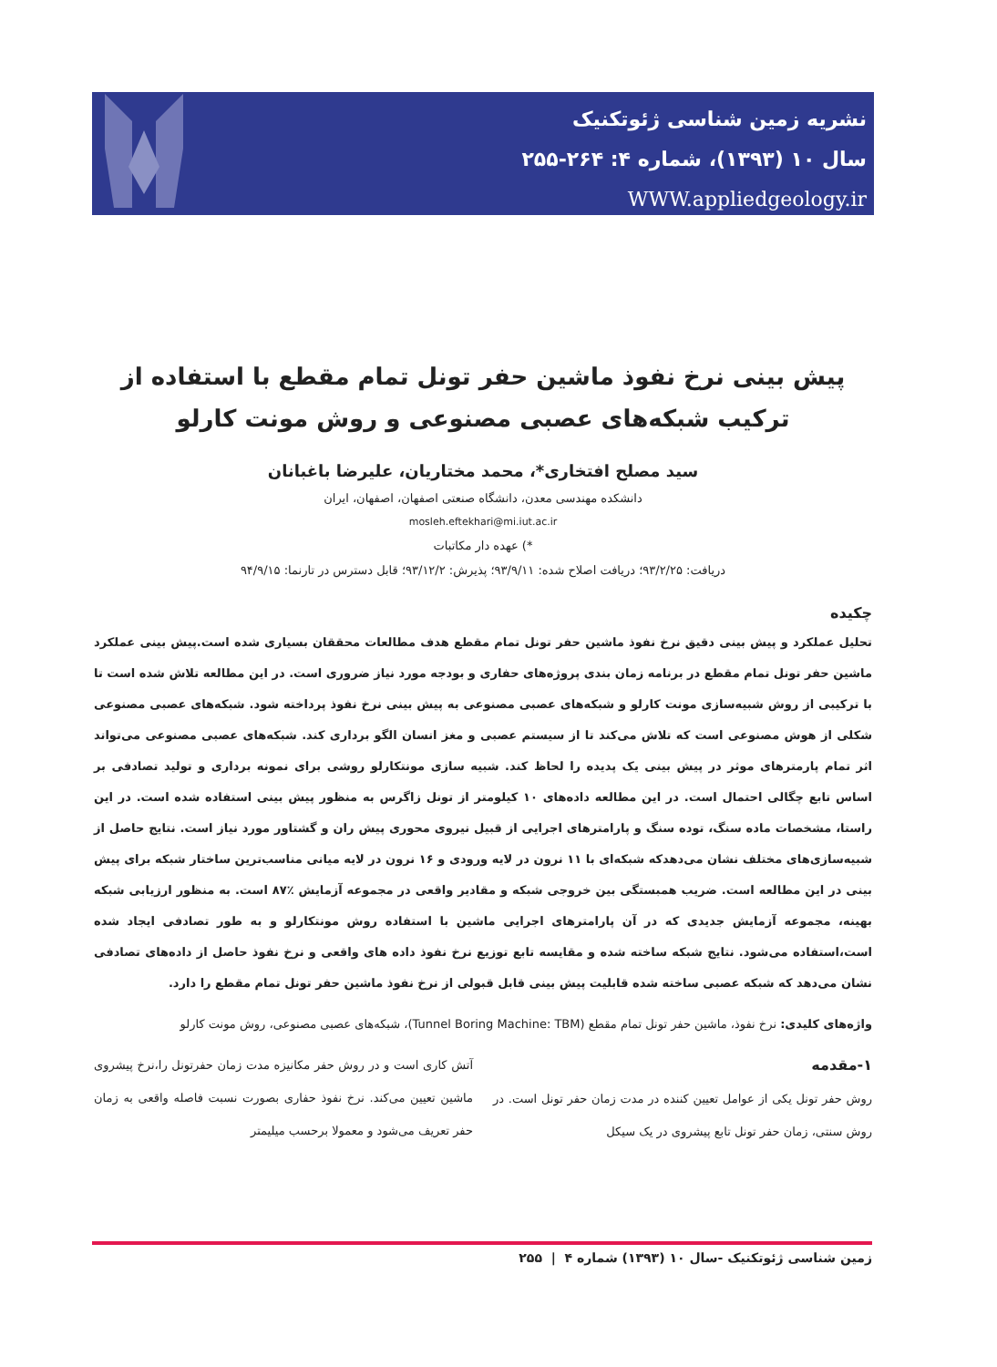نشریه زمین شناسی ژئوتکنیک
سال ۱۰ (۱۳۹۳)، شماره ۴: ۲۶۴-۲۵۵
WWW.appliedgeology.ir
پیش بینی نرخ نفوذ ماشین حفر تونل تمام مقطع با استفاده از ترکیب شبکه‌های عصبی مصنوعی و روش مونت کارلو
سید مصلح افتخاری*، محمد مختاریان، علیرضا باغبانان
دانشکده مهندسی معدن، دانشگاه صنعتی اصفهان، اصفهان، ایران
mosleh.eftekhari@mi.iut.ac.ir
*) عهده دار مکاتبات
دریافت: ۹۳/۲/۲۵؛ دریافت اصلاح شده: ۹۳/۹/۱۱؛ پذیرش: ۹۳/۱۲/۲؛ قابل دسترس در تارنما: ۹۴/۹/۱۵
چکیده
تحلیل عملکرد و پیش بینی دقیق نرخ نفوذ ماشین حفر تونل تمام مقطع هدف مطالعات محققان بسیاری شده است.پیش بینی عملکرد ماشین حفر تونل تمام مقطع در برنامه زمان بندی پروژه‌های حفاری و بودجه مورد نیاز ضروری است. در این مطالعه تلاش شده است تا با ترکیبی از روش شبیه‌سازی مونت کارلو و شبکه‌های عصبی مصنوعی به پیش بینی نرخ نفوذ پرداخته شود. شبکه‌های عصبی مصنوعی شکلی از هوش مصنوعی است که تلاش می‌کند تا از سیستم عصبی و مغز انسان الگو برداری کند. شبکه‌های عصبی مصنوعی می‌تواند اثر تمام پارمترهای موثر در پیش بینی یک پدیده را لحاظ کند. شبیه سازی مونتکارلو روشی برای نمونه برداری و تولید تصادفی بر اساس تابع چگالی احتمال است. در این مطالعه داده‌های ۱۰ کیلومتر از تونل زاگرس به منظور پیش بینی استفاده شده است. در این راستا، مشخصات ماده سنگ، توده سنگ و پارامترهای اجرایی از قبیل نیروی محوری پیش ران و گشتاور مورد نیاز است. نتایج حاصل از شبیه‌سازی‌های مختلف نشان می‌دهدکه شبکه‌ای با ۱۱ نرون در لایه ورودی و ۱۶ نرون در لایه میانی مناسب‌ترین ساختار شبکه برای پیش بینی در این مطالعه است. ضریب همبستگی بین خروجی شبکه و مقادیر واقعی در مجموعه آزمایش ٪۸۷ است. به منظور ارزیابی شبکه بهینه، مجموعه آزمایش جدیدی که در آن پارامترهای اجرایی ماشین با استفاده روش مونتکارلو و به طور تصادفی ایجاد شده است،استفاده می‌شود. نتایج شبکه ساخته شده و مقایسه تابع توزیع نرخ نفوذ داده های واقعی و نرخ نفوذ حاصل از داده‌های تصادفی نشان می‌دهد که شبکه عصبی ساخته شده قابلیت پیش بینی قابل قبولی از نرخ نفوذ ماشین حفر تونل تمام مقطع را دارد.
واژه‌های کلیدی: نرخ نفوذ، ماشین حفر تونل تمام مقطع (Tunnel Boring Machine: TBM)، شبکه‌های عصبی مصنوعی، روش مونت کارلو
۱-مقدمه
روش حفر تونل یکی از عوامل تعیین کننده در مدت زمان حفر تونل است. در روش سنتی، زمان حفر تونل تابع پیشروی در یک سیکل
آتش کاری است و در روش حفر مکانیزه مدت زمان حفرتونل را،نرخ پیشروی ماشین تعیین می‌کند. نرخ نفوذ حفاری بصورت نسبت فاصله واقعی به زمان حفر تعریف می‌شود و معمولا برحسب میلیمتر
زمین شناسی ژئوتکنیک -سال ۱۰ (۱۳۹۳) شماره ۴ | ۲۵۵